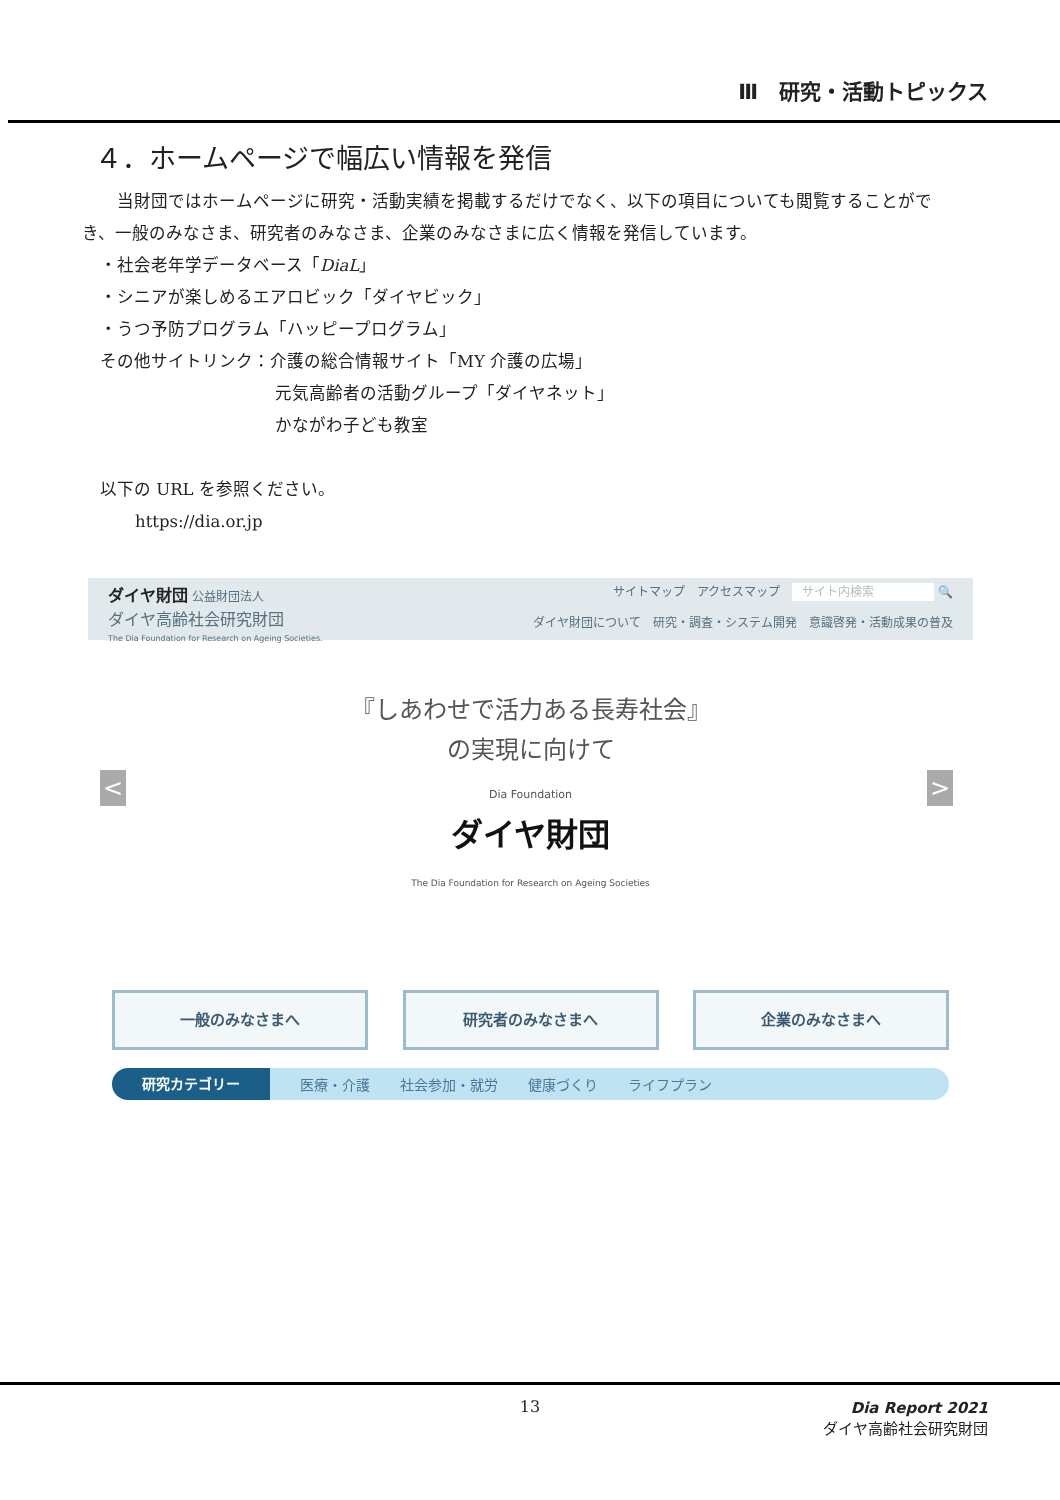Ⅲ　研究・活動トピックス
４．ホームページで幅広い情報を発信
　当財団ではホームページに研究・活動実績を掲載するだけでなく、以下の項目についても閲覧することがで
き、一般のみなさま、研究者のみなさま、企業のみなさまに広く情報を発信しています。
・社会老年学データベース「DiaL」
・シニアが楽しめるエアロビック「ダイヤビック」
・うつ予防プログラム「ハッピープログラム」
その他サイトリンク：介護の総合情報サイト「MY 介護の広場」
元気高齢者の活動グループ「ダイヤネット」
かながわ子ども教室
以下の URL を参照ください。
https://dia.or.jp
ダイヤ財団 公益財団法人
ダイヤ高齢社会研究財団
The Dia Foundation for Research on Ageing Societies.
サイトマップ　アクセスマップ　サイト内検索 🔍
ダイヤ財団について　研究・調査・システム開発　意識啓発・活動成果の普及
『しあわせで活力ある長寿社会』
の実現に向けて
Dia Foundation
ダイヤ財団
The Dia Foundation for Research on Ageing Societies
< >
一般のみなさまへ 研究者のみなさまへ 企業のみなさまへ
研究カテゴリー 医療・介護 社会参加・就労 健康づくり ライフプラン
13
Dia Report 2021
ダイヤ高齢社会研究財団